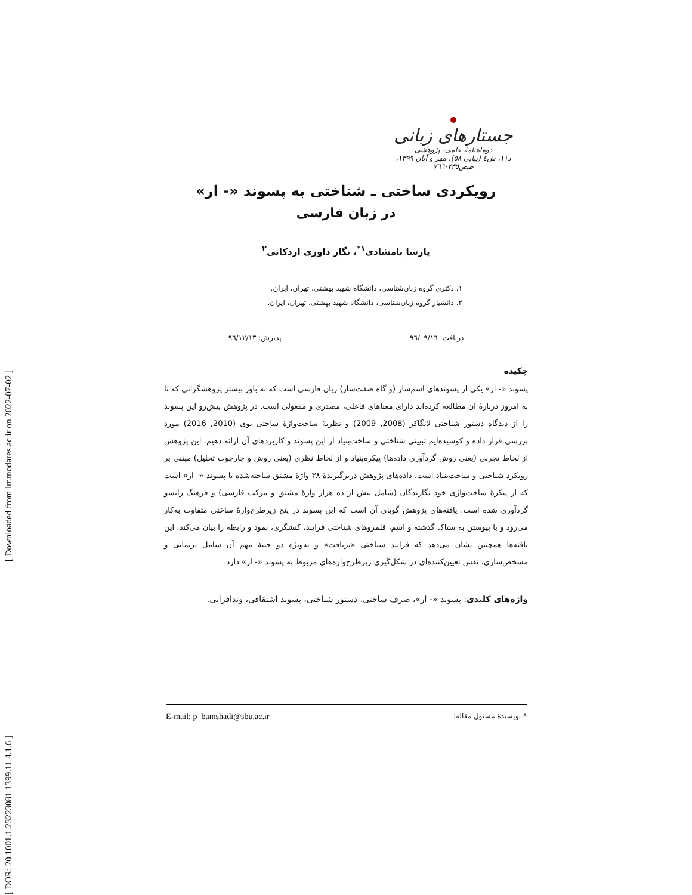[ Downloaded from lrr.modares.ac.ir on 2022-07-02 ]
[ DOR: 20.1001.1.23223081.1399.11.4.1.6 ]
جستارهای زبانی
دوماهنامهٔ علمی- پژوهشی
د۱۱، ش٤ (پیاپی ٥٨)، مهر و آبان ۱۳۹۹، صص۷۳٥-۷٦٦
رویکردی ساختی ـ شناختی به پسوند «- ار»
در زبان فارسی
پارسا بامشادی<sup>۱*</sup>، نگار داوری اردکانی<sup>۲</sup>
۱. دکتری گروه زبان‌شناسی، دانشگاه شهید بهشتی، تهران، ایران.
۲. دانشیار گروه زبان‌شناسی، دانشگاه شهید بهشتی، تهران، ایران.
دریافت: ۹٦/۰۹/۱٦ پذیرش: ۹٦/۱۲/۱۳
چکیده
پسوند «- ار» یکی از پسوندهای اسم‌ساز (و گاه صفت‌ساز) زبان فارسی است که به باور بیشتر پژوهشگرانی که تا به امروز دربارهٔ آن مطالعه کرده‌اند دارای معناهای فاعلی، مصدری و مفعولی است. در پژوهش پیش‌رو این پسوند را از دیدگاه دستور شناختی لانگاکر (2008, 2009) و نظریهٔ ساخت‌واژهٔ ساختی بوی (2010, 2016) مورد بررسی قرار داده و کوشیده‌ایم تبیینی شناختی و ساخت‌بنیاد از این پسوند و کاربردهای آن ارائه دهیم. این پژوهش از لحاظ تجربی (یعنی روش گردآوری داده‌ها) پیکره‌بنیاد و از لحاظ نظری (یعنی روش و چارچوب تحلیل) مبتنی بر رویکرد شناختی و ساخت‌بنیاد است. داده‌های پژوهش دربرگیرندهٔ ۳۸ واژهٔ مشتق ساخته‌شده با پسوند «- ار» است که از پیکرهٔ ساخت‌واژی خود نگارندگان (شامل بیش از ده هزار واژهٔ مشتق و مرکب فارسی) و فرهنگ زانسو گردآوری شده است. یافته‌های پژوهش گویای آن است که این پسوند در پنج زیرطرح‌وارهٔ ساختی متفاوت به‌کار می‌رود و با پیوستن به ستاک گذشته و اسم، قلمروهای شناختی فرایند، کنشگری، نمود و رابطه را بیان می‌کند. این یافته‌ها همچنین نشان می‌دهد که فرایند شناختی «بریافت» و به‌ویژه دو جنبهٔ مهم آن شامل برنمایی و مشخص‌سازی، نقش تعیین‌کننده‌ای در شکل‌گیری زیرطرح‌واره‌های مربوط به پسوند «- ار» دارد.
واژه‌های کلیدی: پسوند «- ار»، صرف ساختی، دستور شناختی، پسوند اشتقاقی، وندافزایی.
E-mail: p_bamshadi@sbu.ac.ir * نویسندهٔ مسئول مقاله: